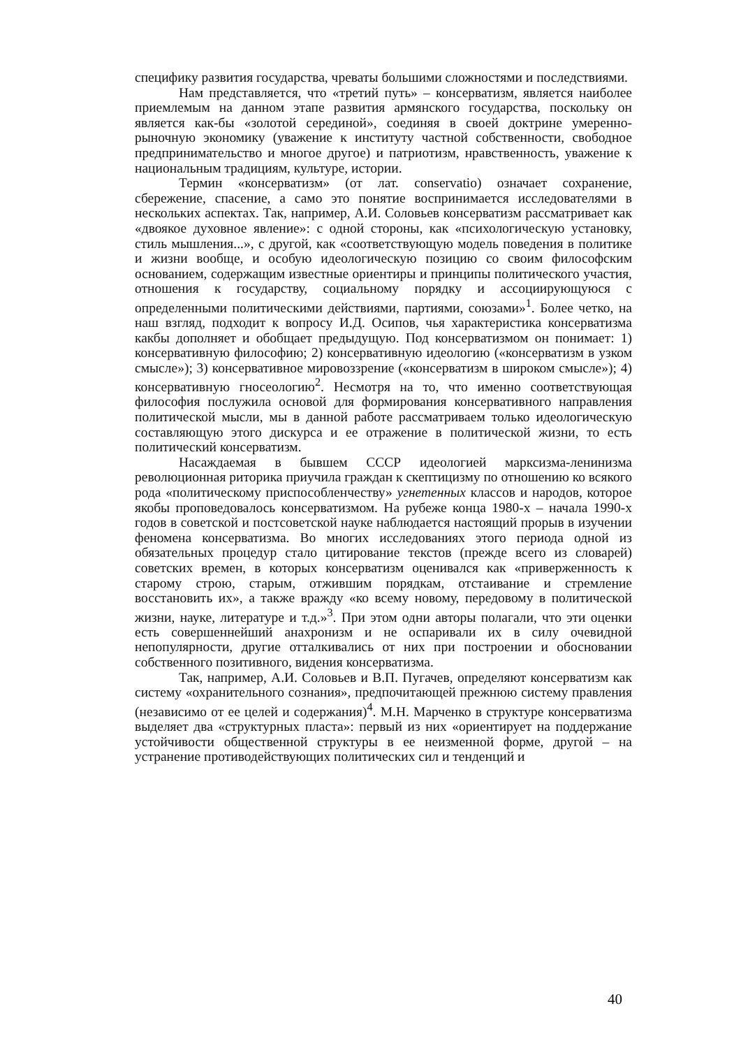специфику развития государства, чреваты большими сложностями и последствиями.
Нам представляется, что «третий путь» – консерватизм, является наиболее приемлемым на данном этапе развития армянского государства, поскольку он является как-бы «золотой серединой», соединяя в своей доктрине умеренно-рыночную экономику (уважение к институту частной собственности, свободное предпринимательство и многое другое) и патриотизм, нравственность, уважение к национальным традициям, культуре, истории.
Термин «консерватизм» (от лат. conservatio) означает сохранение, сбережение, спасение, а само это понятие воспринимается исследователями в нескольких аспектах. Так, например, А.И. Соловьев консерватизм рассматривает как «двоякое духовное явление»: с одной стороны, как «психологическую установку, стиль мышления...», с другой, как «соответствующую модель поведения в политике и жизни вообще, и особую идеологическую позицию со своим философским основанием, содержащим известные ориентиры и принципы политического участия, отношения к государству, социальному порядку и ассоциирующуюся с определенными политическими действиями, партиями, союзами»<sup>1</sup>. Более четко, на наш взгляд, подходит к вопросу И.Д. Осипов, чья характеристика консерватизма какбы дополняет и обобщает предыдущую. Под консерватизмом он понимает: 1) консервативную философию; 2) консервативную идеологию («консерватизм в узком смысле»); 3) консервативное мировоззрение («консерватизм в широком смысле»); 4) консервативную гносеологию<sup>2</sup>. Несмотря на то, что именно соответствующая философия послужила основой для формирования консервативного направления политической мысли, мы в данной работе рассматриваем только идеологическую составляющую этого дискурса и ее отражение в политической жизни, то есть политический консерватизм.
Насаждаемая в бывшем СССР идеологией марксизма-ленинизма революционная риторика приучила граждан к скептицизму по отношению ко всякого рода «политическому приспособленчеству» угнетенных классов и народов, которое якобы проповедовалось консерватизмом. На рубеже конца 1980-х – начала 1990-х годов в советской и постсоветской науке наблюдается настоящий прорыв в изучении феномена консерватизма. Во многих исследованиях этого периода одной из обязательных процедур стало цитирование текстов (прежде всего из словарей) советских времен, в которых консерватизм оценивался как «приверженность к старому строю, старым, отжившим порядкам, отстаивание и стремление восстановить их», а также вражду «ко всему новому, передовому в политической жизни, науке, литературе и т.д.»<sup>3</sup>. При этом одни авторы полагали, что эти оценки есть совершеннейший анахронизм и не оспаривали их в силу очевидной непопулярности, другие отталкивались от них при построении и обосновании собственного позитивного, видения консерватизма.
Так, например, А.И. Соловьев и В.П. Пугачев, определяют консерватизм как систему «охранительного сознания», предпочитающей прежнюю систему правления (независимо от ее целей и содержания)<sup>4</sup>. М.Н. Марченко в структуре консерватизма выделяет два «структурных пласта»: первый из них «ориентирует на поддержание устойчивости общественной структуры в ее неизменной форме, другой – на устранение противодействующих политических сил и тенденций и
40